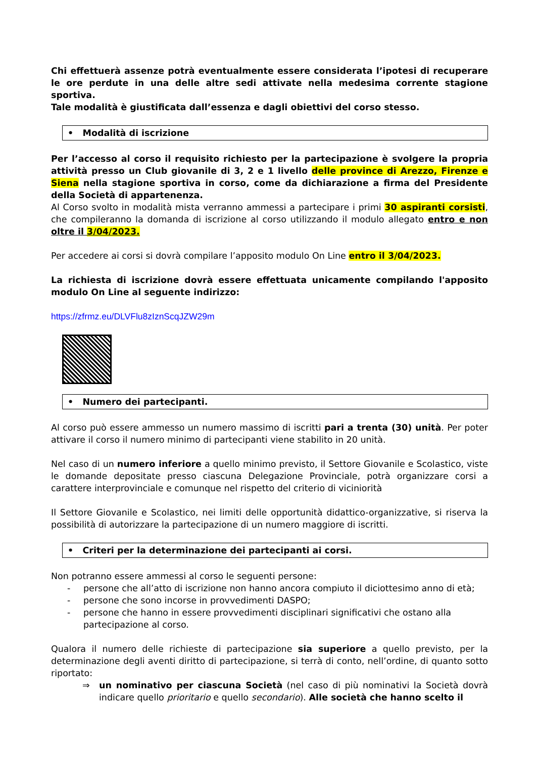Chi effettuerà assenze potrà eventualmente essere considerata l’ipotesi di recuperare le ore perdute in una delle altre sedi attivate nella medesima corrente stagione sportiva.
Tale modalità è giustificata dall’essenza e dagli obiettivi del corso stesso.
• Modalità di iscrizione
Per l’accesso al corso il requisito richiesto per la partecipazione è svolgere la propria attività presso un Club giovanile di 3, 2 e 1 livello delle province di Arezzo, Firenze e Siena nella stagione sportiva in corso, come da dichiarazione a firma del Presidente della Società di appartenenza.
Al Corso svolto in modalità mista verranno ammessi a partecipare i primi 30 aspiranti corsisti, che compileranno la domanda di iscrizione al corso utilizzando il modulo allegato entro e non oltre il 3/04/2023.
Per accedere ai corsi si dovrà compilare l’apposito modulo On Line entro il 3/04/2023.
La richiesta di iscrizione dovrà essere effettuata unicamente compilando l'apposito modulo On Line al seguente indirizzo:
https://zfrmz.eu/DLVFlu8zIznScqJZW29m
• Numero dei partecipanti.
Al corso può essere ammesso un numero massimo di iscritti pari a trenta (30) unità. Per poter attivare il corso il numero minimo di partecipanti viene stabilito in 20 unità.
Nel caso di un numero inferiore a quello minimo previsto, il Settore Giovanile e Scolastico, viste le domande depositate presso ciascuna Delegazione Provinciale, potrà organizzare corsi a carattere interprovinciale e comunque nel rispetto del criterio di viciniorità
Il Settore Giovanile e Scolastico, nei limiti delle opportunità didattico-organizzative, si riserva la possibilità di autorizzare la partecipazione di un numero maggiore di iscritti.
• Criteri per la determinazione dei partecipanti ai corsi.
Non potranno essere ammessi al corso le seguenti persone:
- persone che all’atto di iscrizione non hanno ancora compiuto il diciottesimo anno di età;
- persone che sono incorse in provvedimenti DASPO;
- persone che hanno in essere provvedimenti disciplinari significativi che ostano alla partecipazione al corso.
Qualora il numero delle richieste di partecipazione sia superiore a quello previsto, per la determinazione degli aventi diritto di partecipazione, si terrà di conto, nell’ordine, di quanto sotto riportato:
⇒ un nominativo per ciascuna Società (nel caso di più nominativi la Società dovrà indicare quello prioritario e quello secondario). Alle società che hanno scelto il